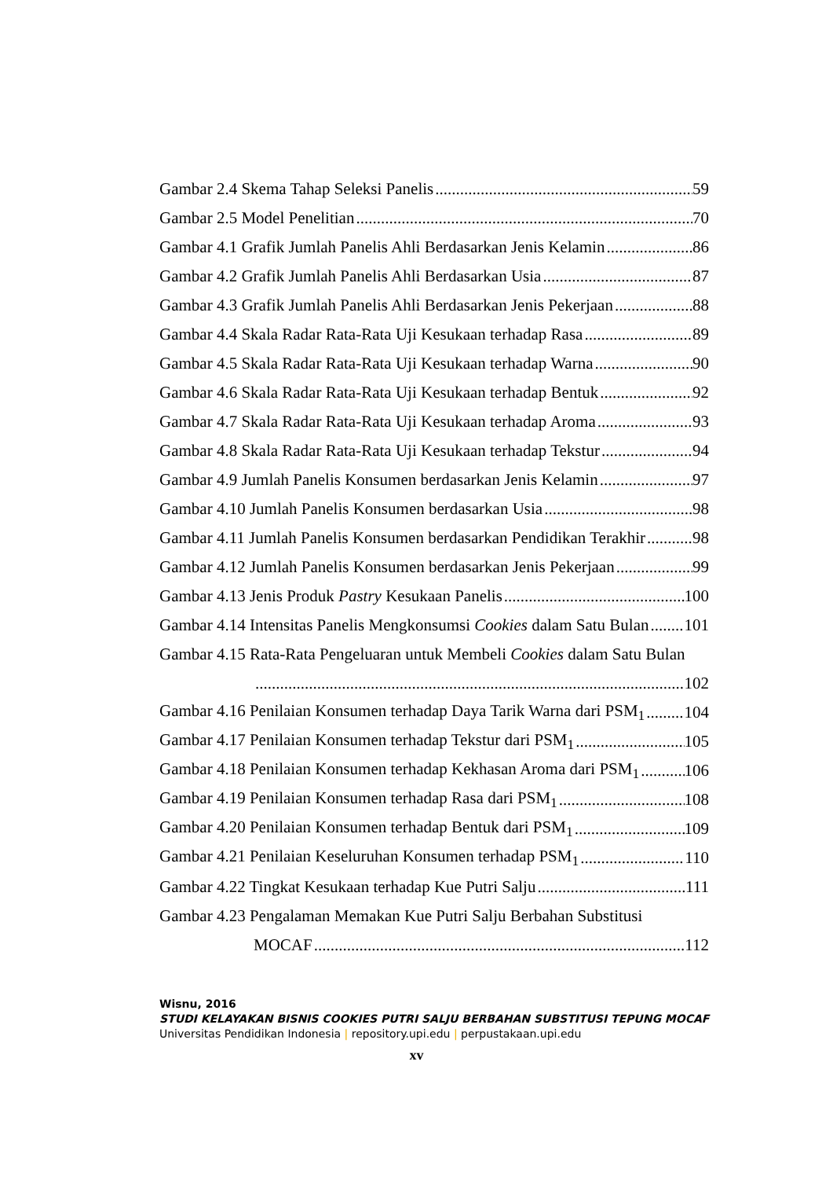Gambar 2.4 Skema Tahap Seleksi Panelis 59
Gambar 2.5 Model Penelitian 70
Gambar 4.1 Grafik Jumlah Panelis Ahli Berdasarkan Jenis Kelamin 86
Gambar 4.2 Grafik Jumlah Panelis Ahli Berdasarkan Usia 87
Gambar 4.3 Grafik Jumlah Panelis Ahli Berdasarkan Jenis Pekerjaan 88
Gambar 4.4 Skala Radar Rata-Rata Uji Kesukaan terhadap Rasa 89
Gambar 4.5 Skala Radar Rata-Rata Uji Kesukaan terhadap Warna 90
Gambar 4.6 Skala Radar Rata-Rata Uji Kesukaan terhadap Bentuk 92
Gambar 4.7 Skala Radar Rata-Rata Uji Kesukaan terhadap Aroma 93
Gambar 4.8 Skala Radar Rata-Rata Uji Kesukaan terhadap Tekstur 94
Gambar 4.9 Jumlah Panelis Konsumen berdasarkan Jenis Kelamin 97
Gambar 4.10 Jumlah Panelis Konsumen berdasarkan Usia 98
Gambar 4.11 Jumlah Panelis Konsumen berdasarkan Pendidikan Terakhir 98
Gambar 4.12 Jumlah Panelis Konsumen berdasarkan Jenis Pekerjaan 99
Gambar 4.13 Jenis Produk Pastry Kesukaan Panelis 100
Gambar 4.14 Intensitas Panelis Mengkonsumsi Cookies dalam Satu Bulan 101
Gambar 4.15 Rata-Rata Pengeluaran untuk Membeli Cookies dalam Satu Bulan
102
Gambar 4.16 Penilaian Konsumen terhadap Daya Tarik Warna dari PSM<sub>1</sub> 104
Gambar 4.17 Penilaian Konsumen terhadap Tekstur dari PSM<sub>1</sub> 105
Gambar 4.18 Penilaian Konsumen terhadap Kekhasan Aroma dari PSM<sub>1</sub> 106
Gambar 4.19 Penilaian Konsumen terhadap Rasa dari PSM<sub>1</sub> 108
Gambar 4.20 Penilaian Konsumen terhadap Bentuk dari PSM<sub>1</sub> 109
Gambar 4.21 Penilaian Keseluruhan Konsumen terhadap PSM<sub>1</sub> 110
Gambar 4.22 Tingkat Kesukaan terhadap Kue Putri Salju 111
Gambar 4.23 Pengalaman Memakan Kue Putri Salju Berbahan Substitusi
MOCAF 112
Wisnu, 2016
STUDI KELAYAKAN BISNIS COOKIES PUTRI SALJU BERBAHAN SUBSTITUSI TEPUNG MOCAF
Universitas Pendidikan Indonesia | repository.upi.edu | perpustakaan.upi.edu
xv